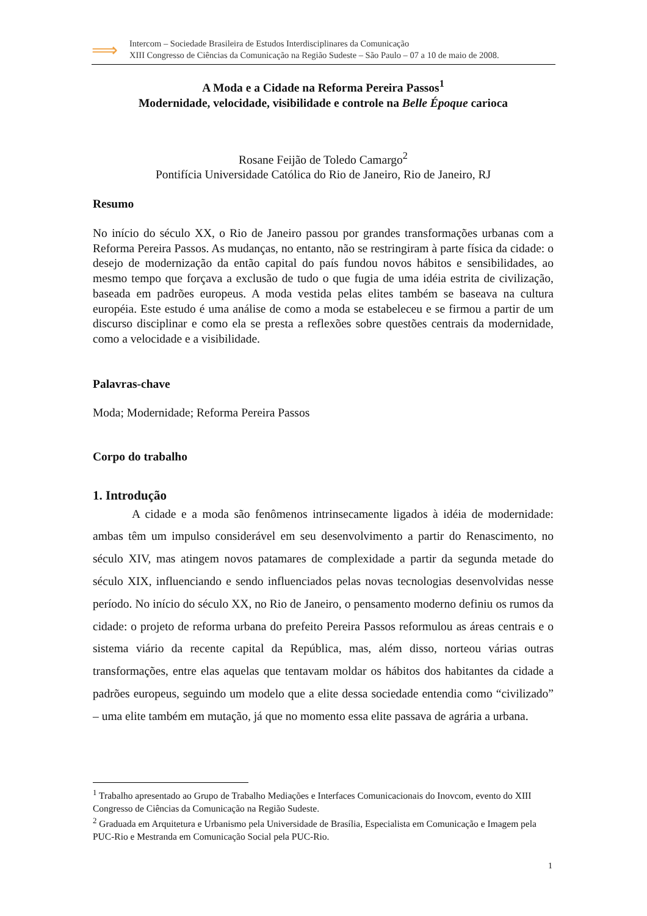⟹
Intercom – Sociedade Brasileira de Estudos Interdisciplinares da Comunicação
XIII Congresso de Ciências da Comunicação na Região Sudeste – São Paulo – 07 a 10 de maio de 2008.
A Moda e a Cidade na Reforma Pereira Passos<sup>1</sup>
Modernidade, velocidade, visibilidade e controle na Belle Époque carioca
Rosane Feijão de Toledo Camargo<sup>2</sup>
Pontifícia Universidade Católica do Rio de Janeiro, Rio de Janeiro, RJ
Resumo
No início do século XX, o Rio de Janeiro passou por grandes transformações urbanas com a Reforma Pereira Passos. As mudanças, no entanto, não se restringiram à parte física da cidade: o desejo de modernização da então capital do país fundou novos hábitos e sensibilidades, ao mesmo tempo que forçava a exclusão de tudo o que fugia de uma idéia estrita de civilização, baseada em padrões europeus. A moda vestida pelas elites também se baseava na cultura européia. Este estudo é uma análise de como a moda se estabeleceu e se firmou a partir de um discurso disciplinar e como ela se presta a reflexões sobre questões centrais da modernidade, como a velocidade e a visibilidade.
Palavras-chave
Moda; Modernidade; Reforma Pereira Passos
Corpo do trabalho
1. Introdução
A cidade e a moda são fenômenos intrinsecamente ligados à idéia de modernidade: ambas têm um impulso considerável em seu desenvolvimento a partir do Renascimento, no século XIV, mas atingem novos patamares de complexidade a partir da segunda metade do século XIX, influenciando e sendo influenciados pelas novas tecnologias desenvolvidas nesse período. No início do século XX, no Rio de Janeiro, o pensamento moderno definiu os rumos da cidade: o projeto de reforma urbana do prefeito Pereira Passos reformulou as áreas centrais e o sistema viário da recente capital da República, mas, além disso, norteou várias outras transformações, entre elas aquelas que tentavam moldar os hábitos dos habitantes da cidade a padrões europeus, seguindo um modelo que a elite dessa sociedade entendia como “civilizado” – uma elite também em mutação, já que no momento essa elite passava de agrária a urbana.
<sup>1</sup> Trabalho apresentado ao Grupo de Trabalho Mediações e Interfaces Comunicacionais do Inovcom, evento do XIII Congresso de Ciências da Comunicação na Região Sudeste.
<sup>2</sup> Graduada em Arquitetura e Urbanismo pela Universidade de Brasília, Especialista em Comunicação e Imagem pela PUC-Rio e Mestranda em Comunicação Social pela PUC-Rio.
1